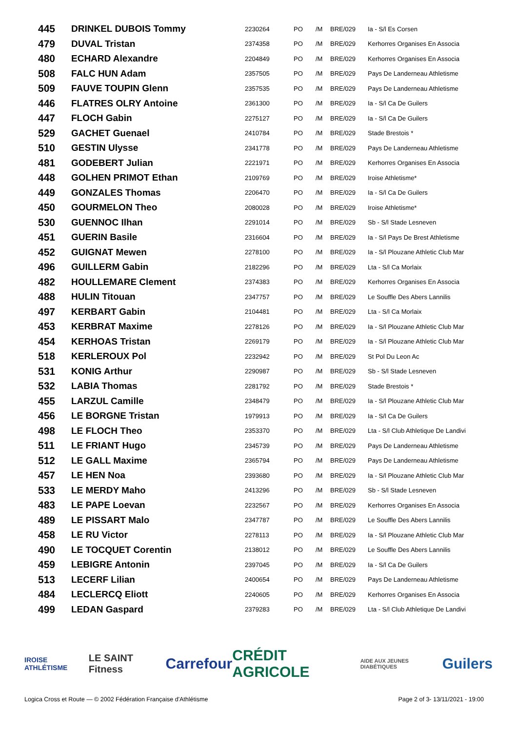| 445 | DRINKEL DUBOIS Tommy | 2230264 | PO | /M | BRE/029 | Ia - S/l Es Corsen |
| 479 | DUVAL Tristan | 2374358 | PO | /M | BRE/029 | Kerhorres Organises En Associa |
| 480 | ECHARD Alexandre | 2204849 | PO | /M | BRE/029 | Kerhorres Organises En Associa |
| 508 | FALC HUN Adam | 2357505 | PO | /M | BRE/029 | Pays De Landerneau Athletisme |
| 509 | FAUVE TOUPIN Glenn | 2357535 | PO | /M | BRE/029 | Pays De Landerneau Athletisme |
| 446 | FLATRES OLRY Antoine | 2361300 | PO | /M | BRE/029 | Ia - S/l Ca De Guilers |
| 447 | FLOCH Gabin | 2275127 | PO | /M | BRE/029 | Ia - S/l Ca De Guilers |
| 529 | GACHET Guenael | 2410784 | PO | /M | BRE/029 | Stade Brestois * |
| 510 | GESTIN Ulysse | 2341778 | PO | /M | BRE/029 | Pays De Landerneau Athletisme |
| 481 | GODEBERT Julian | 2221971 | PO | /M | BRE/029 | Kerhorres Organises En Associa |
| 448 | GOLHEN PRIMOT Ethan | 2109769 | PO | /M | BRE/029 | Iroise Athletisme* |
| 449 | GONZALES Thomas | 2206470 | PO | /M | BRE/029 | Ia - S/l Ca De Guilers |
| 450 | GOURMELON Theo | 2080028 | PO | /M | BRE/029 | Iroise Athletisme* |
| 530 | GUENNOC Ilhan | 2291014 | PO | /M | BRE/029 | Sb - S/l Stade Lesneven |
| 451 | GUERIN Basile | 2316604 | PO | /M | BRE/029 | Ia - S/l Pays De Brest Athletisme |
| 452 | GUIGNAT Mewen | 2278100 | PO | /M | BRE/029 | Ia - S/l Plouzane Athletic Club Mar |
| 496 | GUILLERM Gabin | 2182296 | PO | /M | BRE/029 | Lta - S/l Ca Morlaix |
| 482 | HOULLEMARE Clement | 2374383 | PO | /M | BRE/029 | Kerhorres Organises En Associa |
| 488 | HULIN Titouan | 2347757 | PO | /M | BRE/029 | Le Souffle Des Abers Lannilis |
| 497 | KERBART Gabin | 2104481 | PO | /M | BRE/029 | Lta - S/l Ca Morlaix |
| 453 | KERBRAT Maxime | 2278126 | PO | /M | BRE/029 | Ia - S/l Plouzane Athletic Club Mar |
| 454 | KERHOAS Tristan | 2269179 | PO | /M | BRE/029 | Ia - S/l Plouzane Athletic Club Mar |
| 518 | KERLEROUX Pol | 2232942 | PO | /M | BRE/029 | St Pol Du Leon Ac |
| 531 | KONIG Arthur | 2290987 | PO | /M | BRE/029 | Sb - S/l Stade Lesneven |
| 532 | LABIA Thomas | 2281792 | PO | /M | BRE/029 | Stade Brestois * |
| 455 | LARZUL Camille | 2348479 | PO | /M | BRE/029 | Ia - S/l Plouzane Athletic Club Mar |
| 456 | LE BORGNE Tristan | 1979913 | PO | /M | BRE/029 | Ia - S/l Ca De Guilers |
| 498 | LE FLOCH Theo | 2353370 | PO | /M | BRE/029 | Lta - S/l Club Athletique De Landivi |
| 511 | LE FRIANT Hugo | 2345739 | PO | /M | BRE/029 | Pays De Landerneau Athletisme |
| 512 | LE GALL Maxime | 2365794 | PO | /M | BRE/029 | Pays De Landerneau Athletisme |
| 457 | LE HEN Noa | 2393680 | PO | /M | BRE/029 | Ia - S/l Plouzane Athletic Club Mar |
| 533 | LE MERDY Maho | 2413296 | PO | /M | BRE/029 | Sb - S/l Stade Lesneven |
| 483 | LE PAPE Loevan | 2232567 | PO | /M | BRE/029 | Kerhorres Organises En Associa |
| 489 | LE PISSART Malo | 2347787 | PO | /M | BRE/029 | Le Souffle Des Abers Lannilis |
| 458 | LE RU Victor | 2278113 | PO | /M | BRE/029 | Ia - S/l Plouzane Athletic Club Mar |
| 490 | LE TOCQUET Corentin | 2138012 | PO | /M | BRE/029 | Le Souffle Des Abers Lannilis |
| 459 | LEBIGRE Antonin | 2397045 | PO | /M | BRE/029 | Ia - S/l Ca De Guilers |
| 513 | LECERF Lilian | 2400654 | PO | /M | BRE/029 | Pays De Landerneau Athletisme |
| 484 | LECLERCQ Eliott | 2240605 | PO | /M | BRE/029 | Kerhorres Organises En Associa |
| 499 | LEDAN Gaspard | 2379283 | PO | /M | BRE/029 | Lta - S/l Club Athletique De Landivi |
IROISE ATHLÉTISME LE SAINT Fitness Carrefour CRÉDIT AGRICOLE AIDE AUX JEUNES DIABÉTIQUES Guilers
Logica Cross et Route — © 2002 Fédération Française d'Athlétisme Page 2 of 3- 13/11/2021 - 19:00